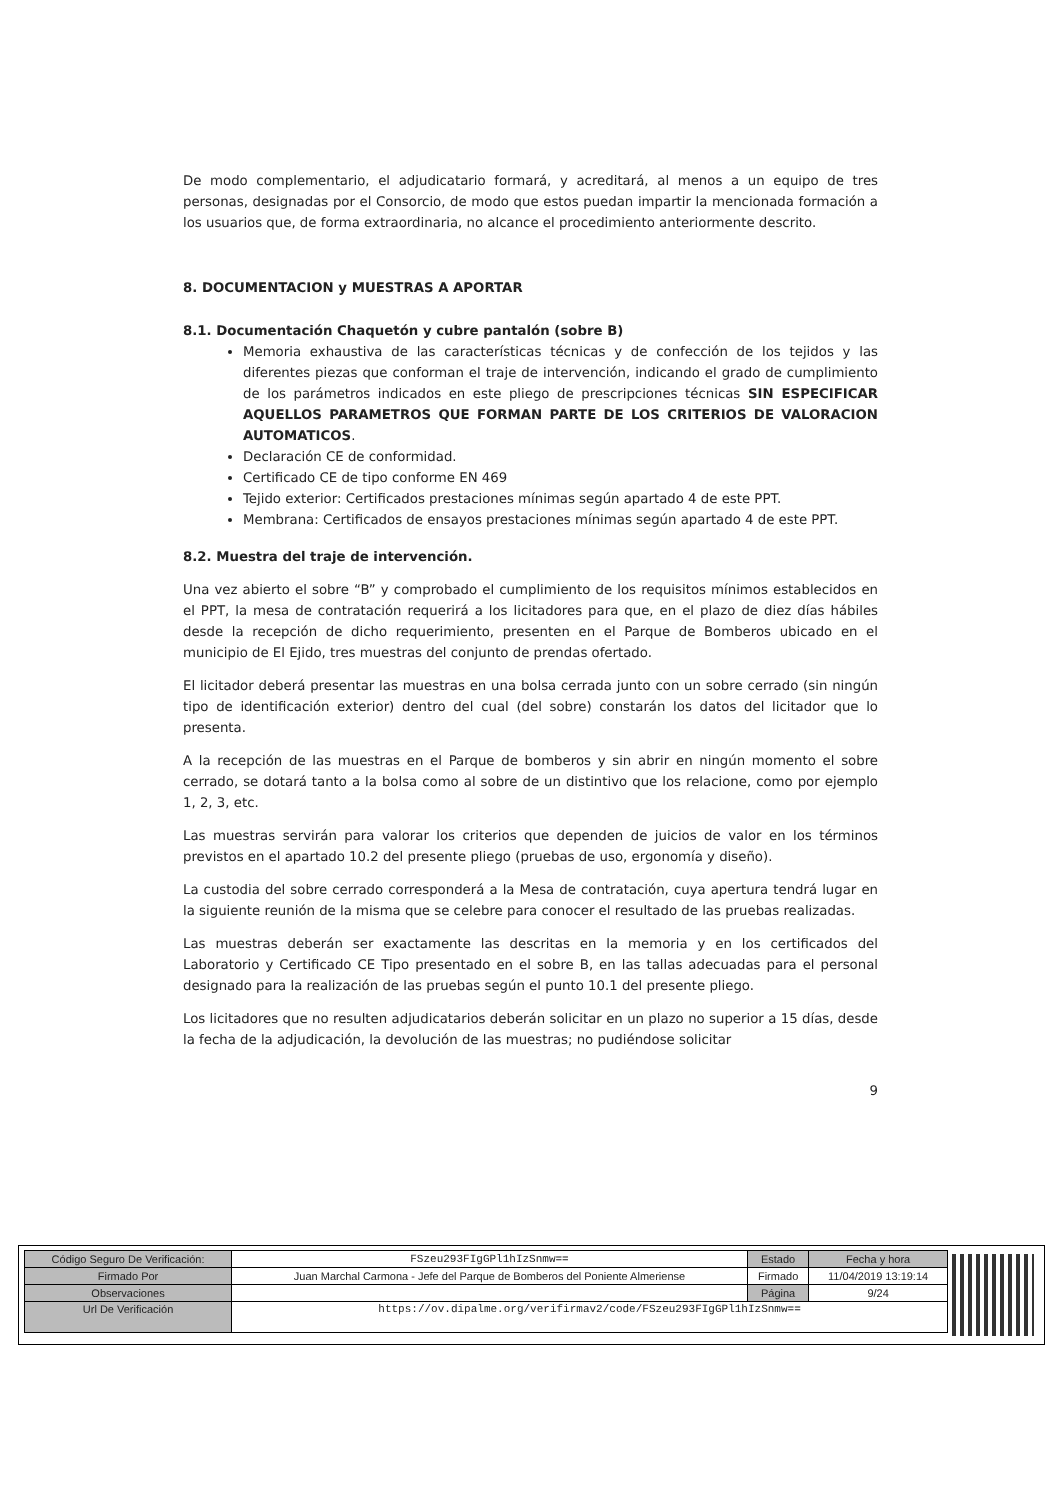De modo complementario, el adjudicatario formará, y acreditará, al menos a un equipo de tres personas, designadas por el Consorcio, de modo que estos puedan impartir la mencionada formación a los usuarios que, de forma extraordinaria, no alcance el procedimiento anteriormente descrito.
8. DOCUMENTACION y MUESTRAS A APORTAR
8.1. Documentación Chaquetón y cubre pantalón (sobre B)
Memoria exhaustiva de las características técnicas y de confección de los tejidos y las diferentes piezas que conforman el traje de intervención, indicando el grado de cumplimiento de los parámetros indicados en este pliego de prescripciones técnicas SIN ESPECIFICAR AQUELLOS PARAMETROS QUE FORMAN PARTE DE LOS CRITERIOS DE VALORACION AUTOMATICOS.
Declaración CE de conformidad.
Certificado CE de tipo conforme EN 469
Tejido exterior: Certificados prestaciones mínimas según apartado 4 de este PPT.
Membrana: Certificados de ensayos prestaciones mínimas según apartado 4 de este PPT.
8.2. Muestra del traje de intervención.
Una vez abierto el sobre “B” y comprobado el cumplimiento de los requisitos mínimos establecidos en el PPT, la mesa de contratación requerirá a los licitadores para que, en el plazo de diez días hábiles desde la recepción de dicho requerimiento, presenten en el Parque de Bomberos ubicado en el municipio de El Ejido, tres muestras del conjunto de prendas ofertado.
El licitador deberá presentar las muestras en una bolsa cerrada junto con un sobre cerrado (sin ningún tipo de identificación exterior) dentro del cual (del sobre) constarán los datos del licitador que lo presenta.
A la recepción de las muestras en el Parque de bomberos y sin abrir en ningún momento el sobre cerrado, se dotará tanto a la bolsa como al sobre de un distintivo que los relacione, como por ejemplo 1, 2, 3, etc.
Las muestras servirán para valorar los criterios que dependen de juicios de valor en los términos previstos en el apartado 10.2 del presente pliego (pruebas de uso, ergonomía y diseño).
La custodia del sobre cerrado corresponderá a la Mesa de contratación, cuya apertura tendrá lugar en la siguiente reunión de la misma que se celebre para conocer el resultado de las pruebas realizadas.
Las muestras deberán ser exactamente las descritas en la memoria y en los certificados del Laboratorio y Certificado CE Tipo presentado en el sobre B, en las tallas adecuadas para el personal designado para la realización de las pruebas según el punto 10.1 del presente pliego.
Los licitadores que no resulten adjudicatarios deberán solicitar en un plazo no superior a 15 días, desde la fecha de la adjudicación, la devolución de las muestras; no pudiéndose solicitar
9
| Código Seguro De Verificación: | FSzeu293FIgGPl1hIzSnmw== | Estado | Fecha y hora |
| Firmado Por | Juan Marchal Carmona - Jefe del Parque de Bomberos del Poniente Almeriense | Firmado | 11/04/2019 13:19:14 |
| Observaciones | | Página | 9/24 |
| Url De Verificación | https://ov.dipalme.org/verifirmav2/code/FSzeu293FIgGPl1hIzSnmw== | | |